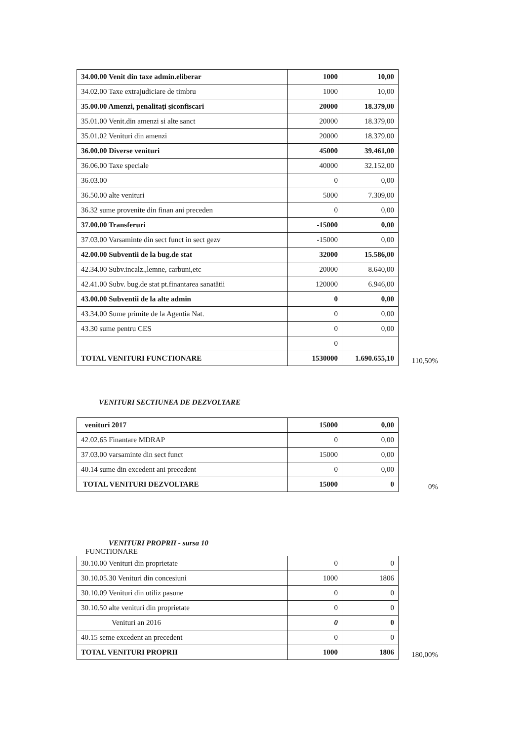| 34.00.00 Venit din taxe admin.eliberar | 1000 | 10,00 |
| 34.02.00 Taxe extrajudiciare de timbru | 1000 | 10,00 |
| 35.00.00 Amenzi, penalitaţi şiconfiscari | 20000 | 18.379,00 |
| 35.01.00 Venit.din amenzi si alte sanct | 20000 | 18.379,00 |
| 35.01.02 Venituri din amenzi | 20000 | 18.379,00 |
| 36.00.00 Diverse venituri | 45000 | 39.461,00 |
| 36.06.00 Taxe speciale | 40000 | 32.152,00 |
| 36.03.00 | 0 | 0,00 |
| 36.50.00 alte venituri | 5000 | 7.309,00 |
| 36.32 sume provenite din finan ani preceden | 0 | 0,00 |
| 37.00.00 Transferuri | -15000 | 0,00 |
| 37.03.00 Varsaminte din sect funct in sect gezv | -15000 | 0,00 |
| 42.00.00 Subventii de la bug.de stat | 32000 | 15.586,00 |
| 42.34.00 Subv.incalz.,lemne, carbuni,etc | 20000 | 8.640,00 |
| 42.41.00 Subv. bug.de stat pt.finantarea sanatătii | 120000 | 6.946,00 |
| 43.00.00 Subventii de la alte admin | 0 | 0,00 |
| 43.34.00 Sume primite de la Agentia Nat. | 0 | 0,00 |
| 43.30 sume pentru CES | 0 | 0,00 |
| | 0 | |
| TOTAL VENITURI FUNCTIONARE | 1530000 | 1.690.655,10 |
110,50%
VENITURI SECTIUNEA DE DEZVOLTARE
| venituri 2017 | 15000 | 0,00 |
| 42.02.65 Finantare MDRAP | 0 | 0,00 |
| 37.03.00 varsaminte din sect funct | 15000 | 0,00 |
| 40.14 sume din excedent ani precedent | 0 | 0,00 |
| TOTAL VENITURI DEZVOLTARE | 15000 | 0 |
0%
VENITURI PROPRII - sursa 10
FUNCTIONARE
| 30.10.00 Venituri din proprietate | 0 | 0 |
| 30.10.05.30 Venituri din concesiuni | 1000 | 1806 |
| 30.10.09 Venituri din utiliz pasune | 0 | 0 |
| 30.10.50 alte venituri din proprietate | 0 | 0 |
| Venituri an 2016 | 0 | 0 |
| 40.15 seme excedent an precedent | 0 | 0 |
| TOTAL VENITURI PROPRII | 1000 | 1806 |
180,00%